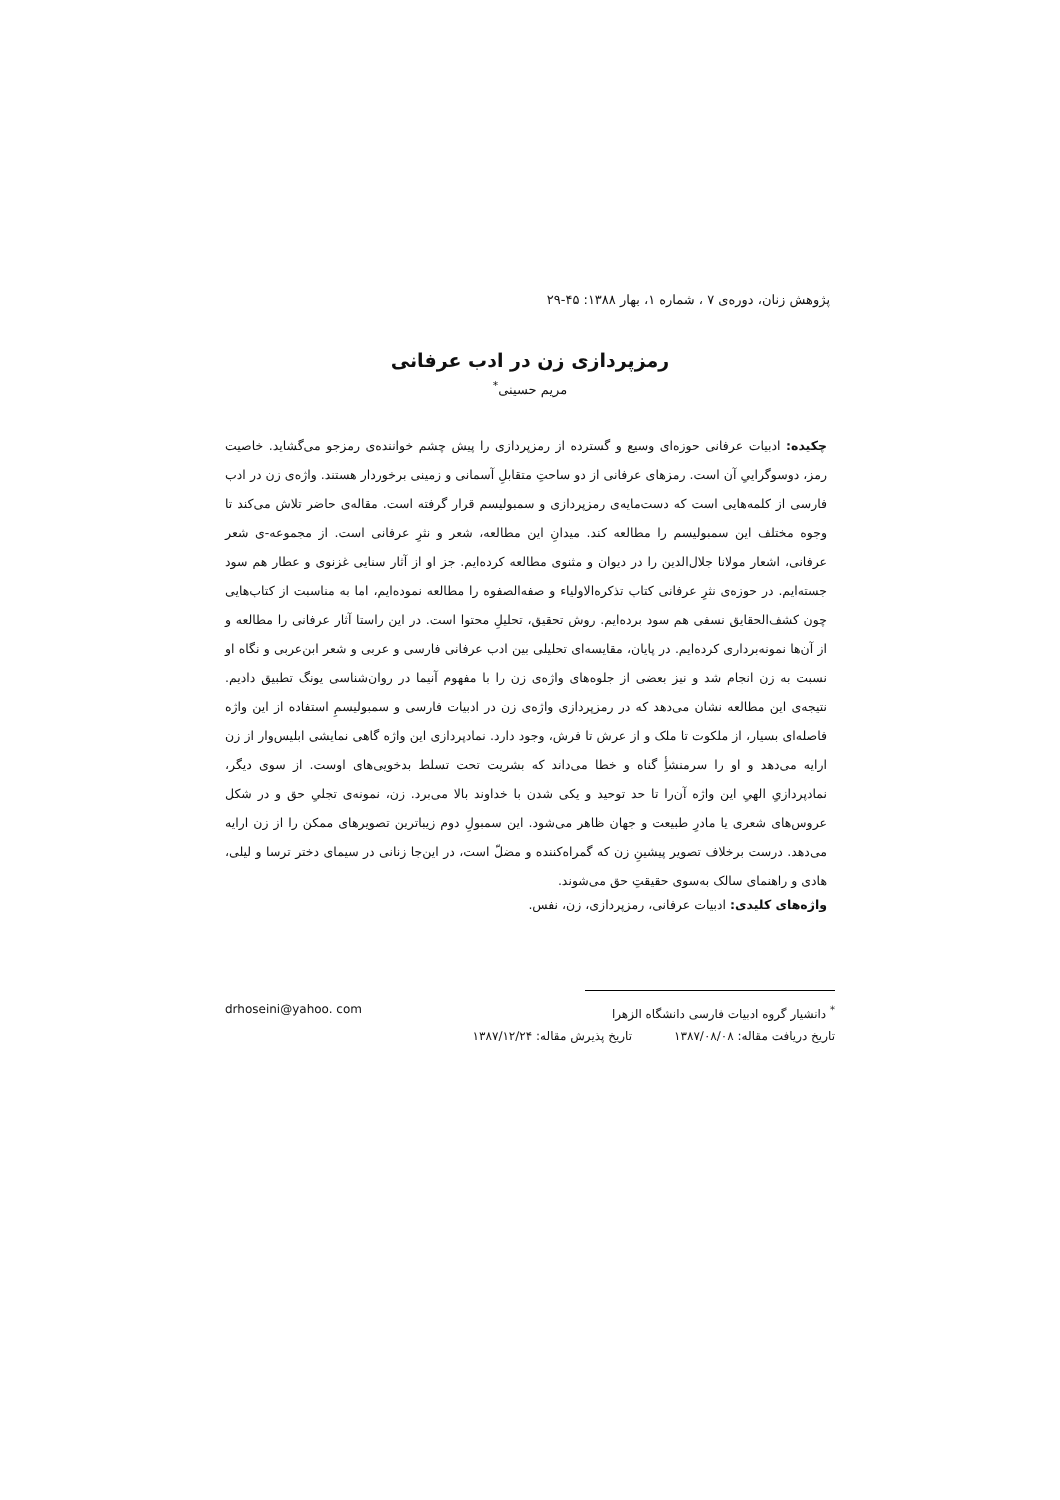پژوهش زنان، دوره‌ی ۷ ، شماره ۱، بهار ۱۳۸۸: ۴۵-۲۹
رمزپردازی زن در ادب عرفانی
مریم حسینی<sup>*</sup>
چکیده: ادبیات عرفانی حوزه‌ای وسیع و گسترده از رمزپردازی را پیش چشم خواننده‌ی رمزجو می‌گشاید. خاصیت رمز، دوسوگراییِ آن است. رمزهای عرفانی از دو ساحتِ متقابلِ آسمانی و زمینی برخوردار هستند. واژه‌ی زن در ادب فارسی از کلمه‌هایی است که دست‌مایه‌ی رمزپردازی و سمبولیسم قرار گرفته است. مقاله‌ی حاضر تلاش می‌کند تا وجوه مختلف این سمبولیسم را مطالعه کند. میدانِ این مطالعه، شعر و نثرِ عرفانی است. از مجموعه-ی شعر عرفانی، اشعار مولانا جلال‌الدین را در دیوان و مثنوی مطالعه کرده‌ایم. جز او از آثار سنایی غزنوی و عطار هم سود جسته‌ایم. در حوزه‌ی نثرِ عرفانی کتاب تذکره‌الاولیاء و صفه‌الصفوه را مطالعه نموده‌ایم، اما به مناسبت از کتاب‌هایی چون کشف‌الحقایق نسفی هم سود برده‌ایم. روش تحقیق، تحلیلِ محتوا است. در این راستا آثار عرفانی را مطالعه و از آن‌ها نمونه‌برداری کرده‌ایم. در پایان، مقایسه‌ای تحلیلی بین ادب عرفانی فارسی و عربی و شعر ابن‌عربی و نگاه او نسبت به زن انجام شد و نیز بعضی از جلوه‌های واژه‌ی زن را با مفهوم آنیما در روان‌شناسی یونگ تطبیق دادیم. نتیجه‌ی این مطالعه نشان می‌دهد که در رمزپردازی واژه‌ی زن در ادبیات فارسی و سمبولیسمِ استفاده از این واژه فاصله‌ای بسیار، از ملکوت تا ملک و از عرش تا فرش، وجود دارد. نمادپردازی این واژه گاهی نمایشی ابلیس‌وار از زن ارایه می‌دهد و او را سرمنشأِ گناه و خطا می‌داند که بشریت تحت تسلط بدخویی‌های اوست. از سوی دیگر، نمادپردازیِ الهیِ این واژه آن‌را تا حد توحید و یکی شدن با خداوند بالا می‌برد. زن، نمونه‌ی تجلیِ حق و در شکل عروس‌های شعری یا مادرِ طبیعت و جهان ظاهر می‌شود. این سمبولِ دوم زیباترین تصویرهای ممکن را از زن ارایه می‌دهد. درست برخلاف تصویر پیشینِ زن که گمراه‌کننده و مضلّ است، در این‌جا زنانی در سیمای دختر ترسا و لیلی، هادی و راهنمای سالک به‌سوی حقیقتِ حق می‌شوند.
واژه‌های کلیدی: ادبیات عرفانی، رمزپردازی، زن، نفس.
<sup>*</sup> دانشیار گروه ادبیات فارسی دانشگاه الزهرا
تاریخ دریافت مقاله: ۱۳۸۷/۰۸/۰۸ تاریخ پذیرش مقاله: ۱۳۸۷/۱۲/۲۴
drhoseini@yahoo. com